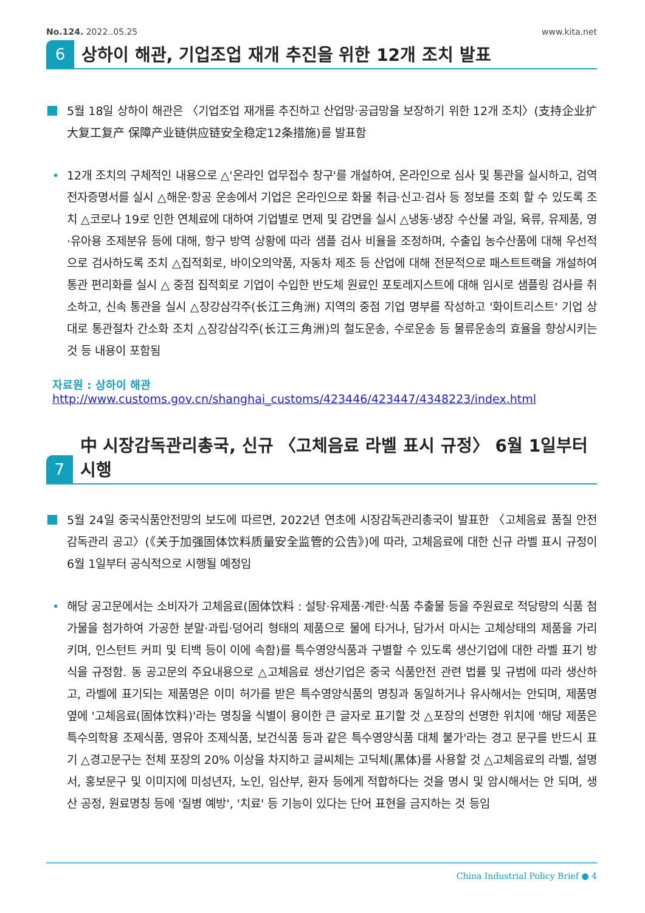No.124. 2022..05.25 www.kita.net
6
상하이 해관, 기업조업 재개 추진을 위한 12개 조치 발표
5월 18일 상하이 해관은 〈기업조업 재개를 추진하고 산업망·공급망을 보장하기 위한 12개 조치〉(支持企业扩大复工复产 保障产业链供应链安全稳定12条措施)를 발표함
• 12개 조치의 구체적인 내용으로 △'온라인 업무접수 창구'를 개설하여, 온라인으로 심사 및 통관을 실시하고, 검역 전자증명서를 실시 △해운·항공 운송에서 기업은 온라인으로 화물 취급·신고·검사 등 정보를 조회 할 수 있도록 조치 △코로나 19로 인한 연체료에 대하여 기업별로 면제 및 감면을 실시 △냉동·냉장 수산물 과일, 육류, 유제품, 영·유아용 조제분유 등에 대해, 항구 방역 상황에 따라 샘플 검사 비율을 조정하며, 수출입 농수산품에 대해 우선적으로 검사하도록 조치 △집적회로, 바이오의약품, 자동차 제조 등 산업에 대해 전문적으로 패스트트랙을 개설하여 통관 편리화를 실시 △ 중점 집적회로 기업이 수입한 반도체 원료인 포토레지스트에 대해 임시로 샘플링 검사를 취소하고, 신속 통관을 실시 △장강삼각주(长江三角洲) 지역의 중점 기업 명부를 작성하고 '화이트리스트' 기업 상대로 통관절차 간소화 조치 △장강삼각주(长江三角洲)의 철도운송, 수로운송 등 물류운송의 효율을 향상시키는 것 등 내용이 포함됨
자료원 : 상하이 해관
http://www.customs.gov.cn/shanghai_customs/423446/423447/4348223/index.html
7
中 시장감독관리총국, 신규 〈고체음료 라벨 표시 규정〉 6월 1일부터 시행
5월 24일 중국식품안전망의 보도에 따르면, 2022년 연초에 시장감독관리총국이 발표한 〈고체음료 품질 안전 감독관리 공고〉(《关于加强固体饮料质量安全监管的公告》)에 따라, 고체음료에 대한 신규 라벨 표시 규정이 6월 1일부터 공식적으로 시행될 예정임
• 해당 공고문에서는 소비자가 고체음료(固体饮料 : 설탕·유제품·계란·식품 추출물 등을 주원료로 적당량의 식품 첨가물을 첨가하여 가공한 분말·과립·덩어리 형태의 제품으로 물에 타거나, 담가서 마시는 고체상태의 제품을 가리키며, 인스턴트 커피 및 티백 등이 이에 속함)를 특수영양식품과 구별할 수 있도록 생산기업에 대한 라벨 표기 방식을 규정함. 동 공고문의 주요내용으로 △고체음료 생산기업은 중국 식품안전 관련 법률 및 규범에 따라 생산하고, 라벨에 표기되는 제품명은 이미 허가를 받은 특수영양식품의 명칭과 동일하거나 유사해서는 안되며, 제품명 옆에 '고체음료(固体饮料)'라는 명칭을 식별이 용이한 큰 글자로 표기할 것 △포장의 선명한 위치에 '해당 제품은 특수의학용 조제식품, 영유아 조제식품, 보건식품 등과 같은 특수영양식품 대체 불가'라는 경고 문구를 반드시 표기 △경고문구는 전체 포장의 20% 이상을 차지하고 글씨체는 고딕체(黑体)를 사용할 것 △고체음료의 라벨, 설명서, 홍보문구 및 이미지에 미성년자, 노인, 임산부, 환자 등에게 적합하다는 것을 명시 및 암시해서는 안 되며, 생산 공정, 원료명칭 등에 '질병 예방', '치료' 등 기능이 있다는 단어 표현을 금지하는 것 등임
China Industrial Policy Brief ● 4